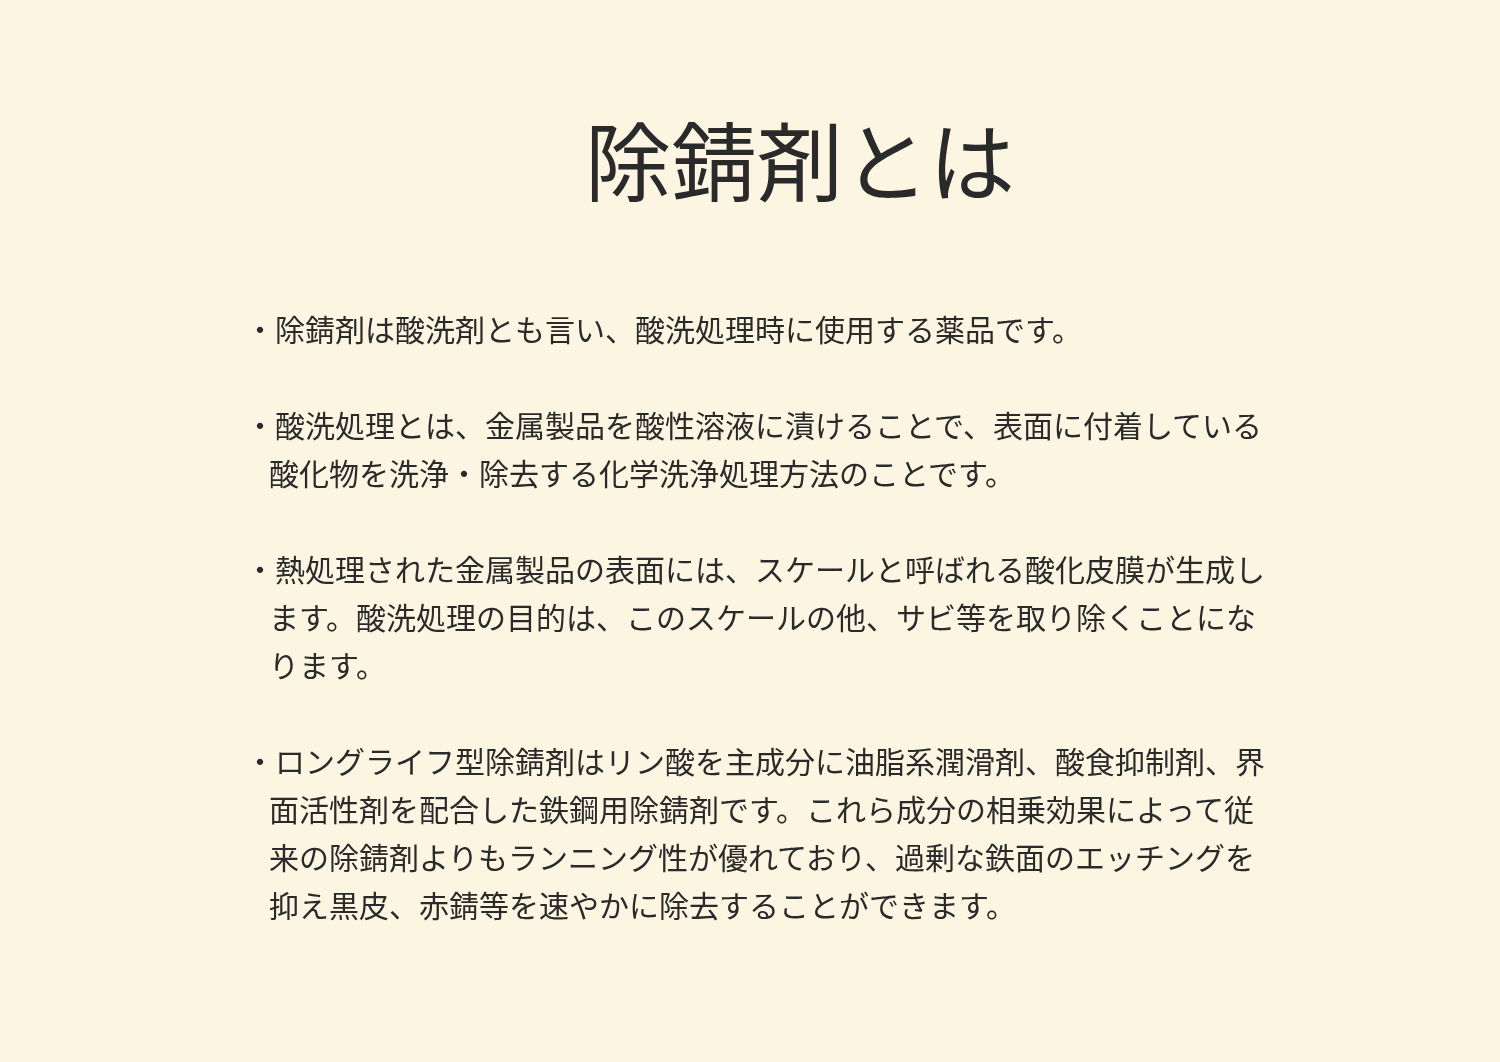除錆剤とは
・除錆剤は酸洗剤とも言い、酸洗処理時に使用する薬品です。
・酸洗処理とは、金属製品を酸性溶液に漬けることで、表面に付着している酸化物を洗浄・除去する化学洗浄処理方法のことです。
・熱処理された金属製品の表面には、スケールと呼ばれる酸化皮膜が生成します。酸洗処理の目的は、このスケールの他、サビ等を取り除くことになります。
・ロングライフ型除錆剤はリン酸を主成分に油脂系潤滑剤、酸食抑制剤、界面活性剤を配合した鉄鋼用除錆剤です。これら成分の相乗効果によって従来の除錆剤よりもランニング性が優れており、過剰な鉄面のエッチングを抑え黒皮、赤錆等を速やかに除去することができます。